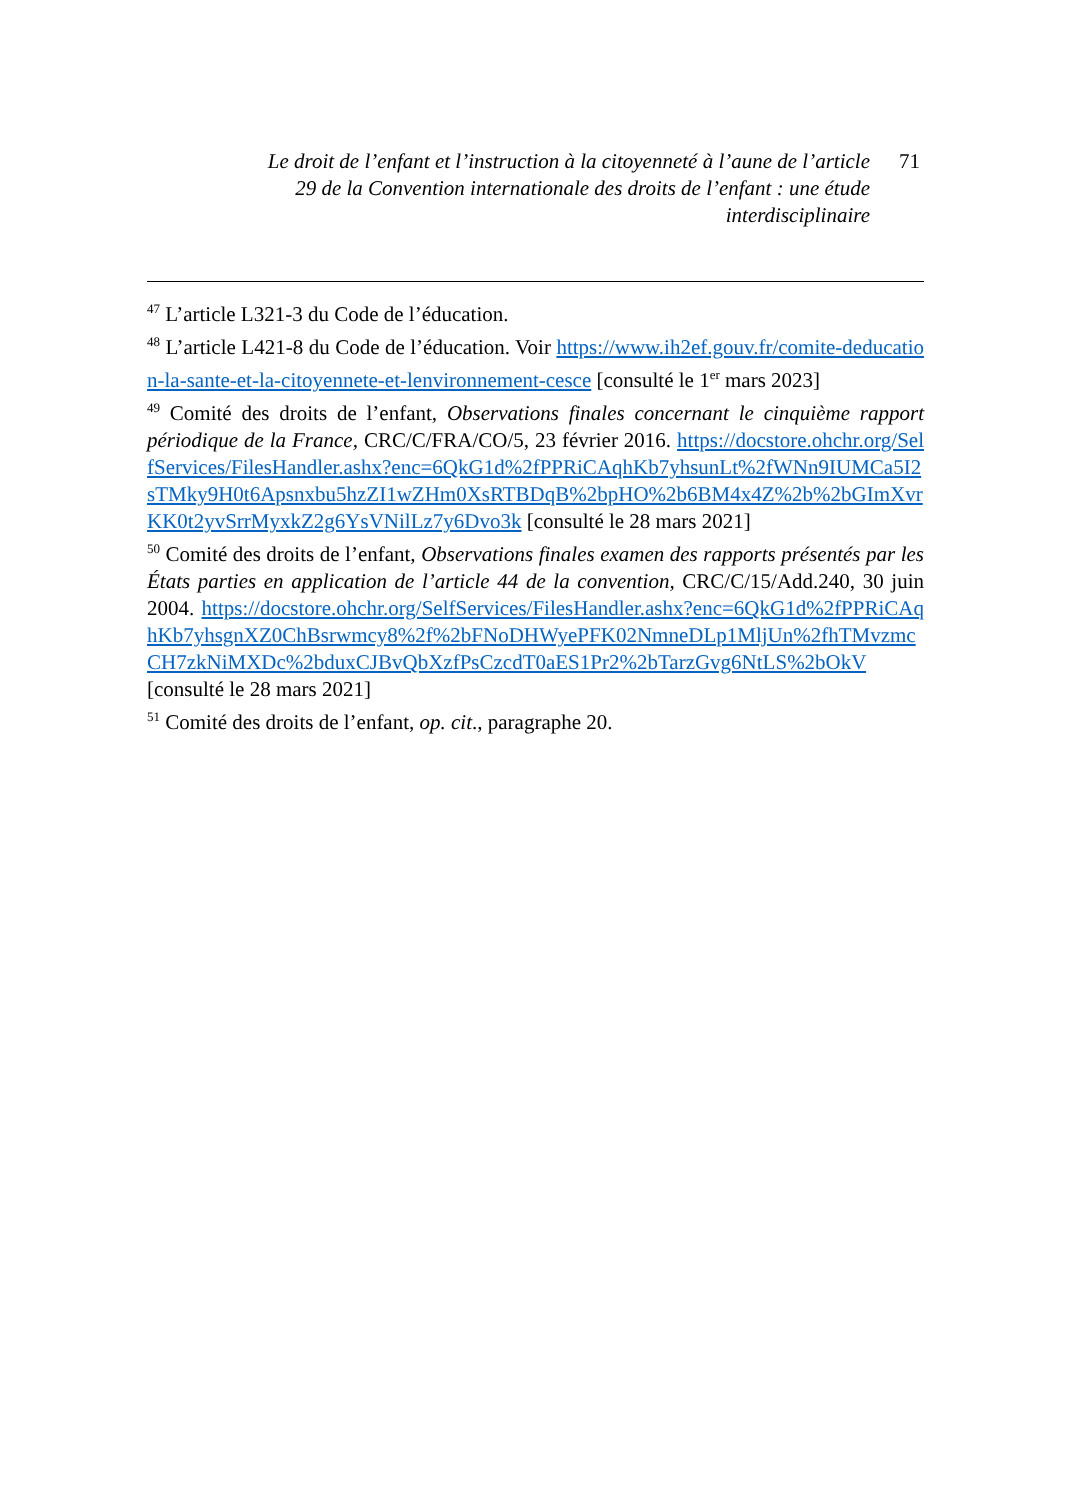Le droit de l’enfant et l’instruction à la citoyenneté à l’aune de l’article 29 de la Convention internationale des droits de l’enfant : une étude interdisciplinaire
71
<sup>47</sup> L’article L321-3 du Code de l’éducation.
<sup>48</sup> L’article L421-8 du Code de l’éducation. Voir https://www.ih2ef.gouv.fr/comite-deducation-la-sante-et-la-citoyennete-et-lenvironnement-cesce [consulté le 1<sup>er</sup> mars 2023]
<sup>49</sup> Comité des droits de l’enfant, Observations finales concernant le cinquième rapport périodique de la France, CRC/C/FRA/CO/5, 23 février 2016. https://docstore.ohchr.org/SelfServices/FilesHandler.ashx?enc=6QkG1d%2fPPRiCAqhKb7yhsunLt%2fWNn9IUMCa5I2sTMky9H0t6Apsnxbu5hzZI1wZHm0XsRTBDqB%2bpHO%2b6BM4x4Z%2b%2bGImXvrKK0t2yvSrrMyxkZ2g6YsVNilLz7y6Dvo3k [consulté le 28 mars 2021]
<sup>50</sup> Comité des droits de l’enfant, Observations finales examen des rapports présentés par les États parties en application de l’article 44 de la convention, CRC/C/15/Add.240, 30 juin 2004. https://docstore.ohchr.org/SelfServices/FilesHandler.ashx?enc=6QkG1d%2fPPRiCAqhKb7yhsgnXZ0ChBsrwmcy8%2f%2bFNoDHWyePFK02NmneDLp1MljUn%2fhTMvzmcCH7zkNiMXDc%2bduxCJBvQbXzfPsCzcdT0aES1Pr2%2bTarzGvg6NtLS%2bOkV [consulté le 28 mars 2021]
<sup>51</sup> Comité des droits de l’enfant, op. cit., paragraphe 20.